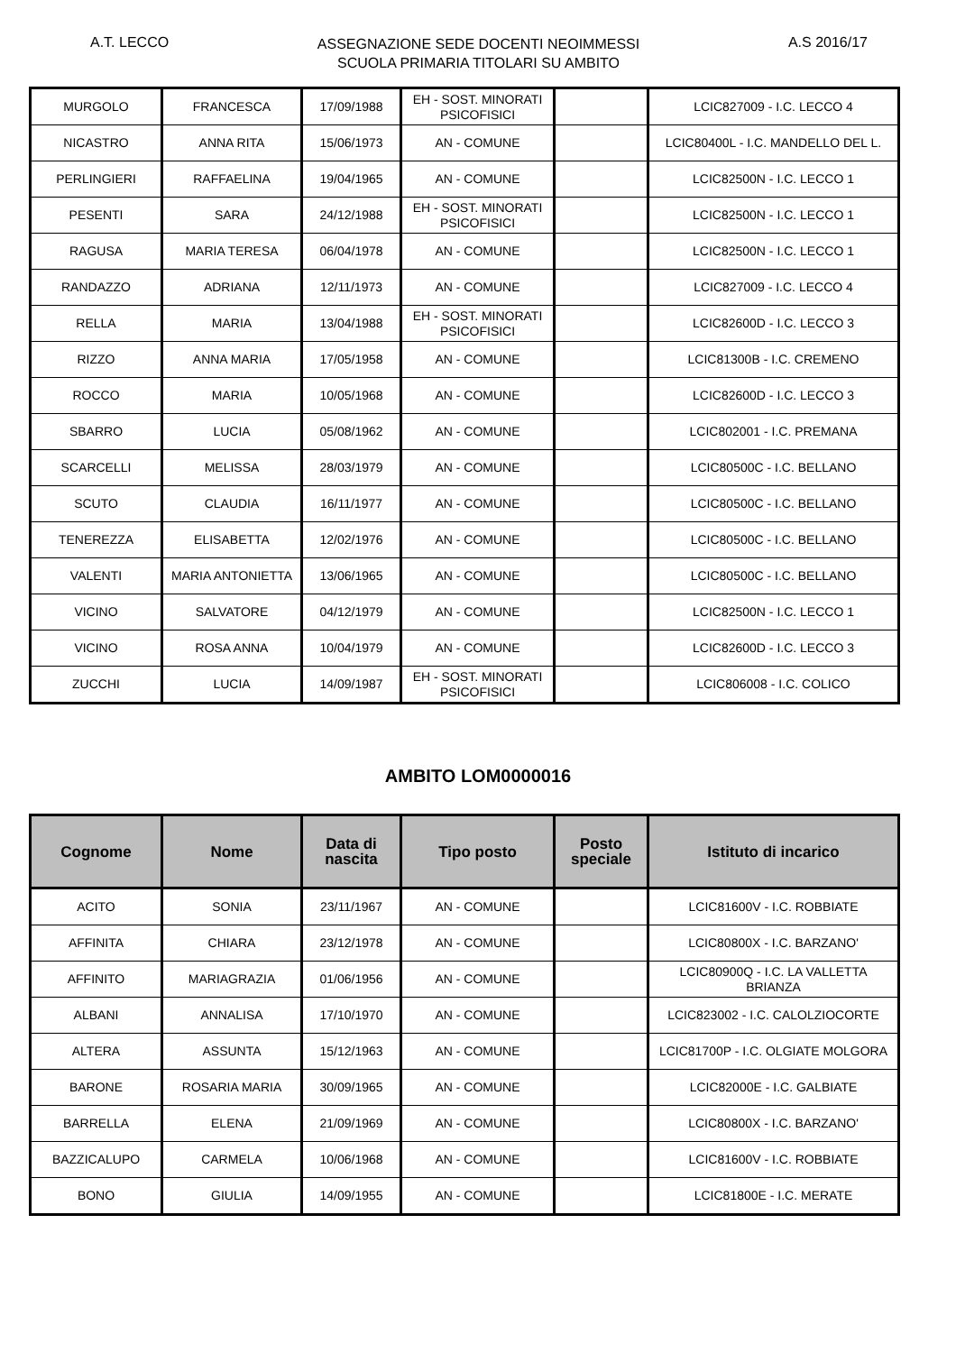A.T. LECCO
ASSEGNAZIONE SEDE DOCENTI NEOIMMESSI
SCUOLA PRIMARIA TITOLARI SU AMBITO
A.S 2016/17
| MURGOLO | FRANCESCA | 17/09/1988 | EH - SOST. MINORATI PSICOFISICI | | LCIC827009 - I.C. LECCO 4 |
| NICASTRO | ANNA RITA | 15/06/1973 | AN - COMUNE | | LCIC80400L - I.C. MANDELLO DEL L. |
| PERLINGIERI | RAFFAELINA | 19/04/1965 | AN - COMUNE | | LCIC82500N - I.C. LECCO 1 |
| PESENTI | SARA | 24/12/1988 | EH - SOST. MINORATI PSICOFISICI | | LCIC82500N - I.C. LECCO 1 |
| RAGUSA | MARIA TERESA | 06/04/1978 | AN - COMUNE | | LCIC82500N - I.C. LECCO 1 |
| RANDAZZO | ADRIANA | 12/11/1973 | AN - COMUNE | | LCIC827009 - I.C. LECCO 4 |
| RELLA | MARIA | 13/04/1988 | EH - SOST. MINORATI PSICOFISICI | | LCIC82600D - I.C. LECCO 3 |
| RIZZO | ANNA MARIA | 17/05/1958 | AN - COMUNE | | LCIC81300B - I.C. CREMENO |
| ROCCO | MARIA | 10/05/1968 | AN - COMUNE | | LCIC82600D - I.C. LECCO 3 |
| SBARRO | LUCIA | 05/08/1962 | AN - COMUNE | | LCIC802001 - I.C. PREMANA |
| SCARCELLI | MELISSA | 28/03/1979 | AN - COMUNE | | LCIC80500C - I.C. BELLANO |
| SCUTO | CLAUDIA | 16/11/1977 | AN - COMUNE | | LCIC80500C - I.C. BELLANO |
| TENEREZZA | ELISABETTA | 12/02/1976 | AN - COMUNE | | LCIC80500C - I.C. BELLANO |
| VALENTI | MARIA ANTONIETTA | 13/06/1965 | AN - COMUNE | | LCIC80500C - I.C. BELLANO |
| VICINO | SALVATORE | 04/12/1979 | AN - COMUNE | | LCIC82500N - I.C. LECCO 1 |
| VICINO | ROSA ANNA | 10/04/1979 | AN - COMUNE | | LCIC82600D - I.C. LECCO 3 |
| ZUCCHI | LUCIA | 14/09/1987 | EH - SOST. MINORATI PSICOFISICI | | LCIC806008 - I.C. COLICO |
AMBITO LOM0000016
| Cognome | Nome | Data di nascita | Tipo posto | Posto speciale | Istituto di incarico |
| --- | --- | --- | --- | --- | --- |
| ACITO | SONIA | 23/11/1967 | AN - COMUNE | | LCIC81600V - I.C. ROBBIATE |
| AFFINITA | CHIARA | 23/12/1978 | AN - COMUNE | | LCIC80800X - I.C. BARZANO' |
| AFFINITO | MARIAGRAZIA | 01/06/1956 | AN - COMUNE | | LCIC80900Q - I.C. LA VALLETTA BRIANZA |
| ALBANI | ANNALISA | 17/10/1970 | AN - COMUNE | | LCIC823002 - I.C. CALOLZIOCORTE |
| ALTERA | ASSUNTA | 15/12/1963 | AN - COMUNE | | LCIC81700P - I.C. OLGIATE MOLGORA |
| BARONE | ROSARIA MARIA | 30/09/1965 | AN - COMUNE | | LCIC82000E - I.C. GALBIATE |
| BARRELLA | ELENA | 21/09/1969 | AN - COMUNE | | LCIC80800X - I.C. BARZANO' |
| BAZZICALUPO | CARMELA | 10/06/1968 | AN - COMUNE | | LCIC81600V - I.C. ROBBIATE |
| BONO | GIULIA | 14/09/1955 | AN - COMUNE | | LCIC81800E - I.C. MERATE |